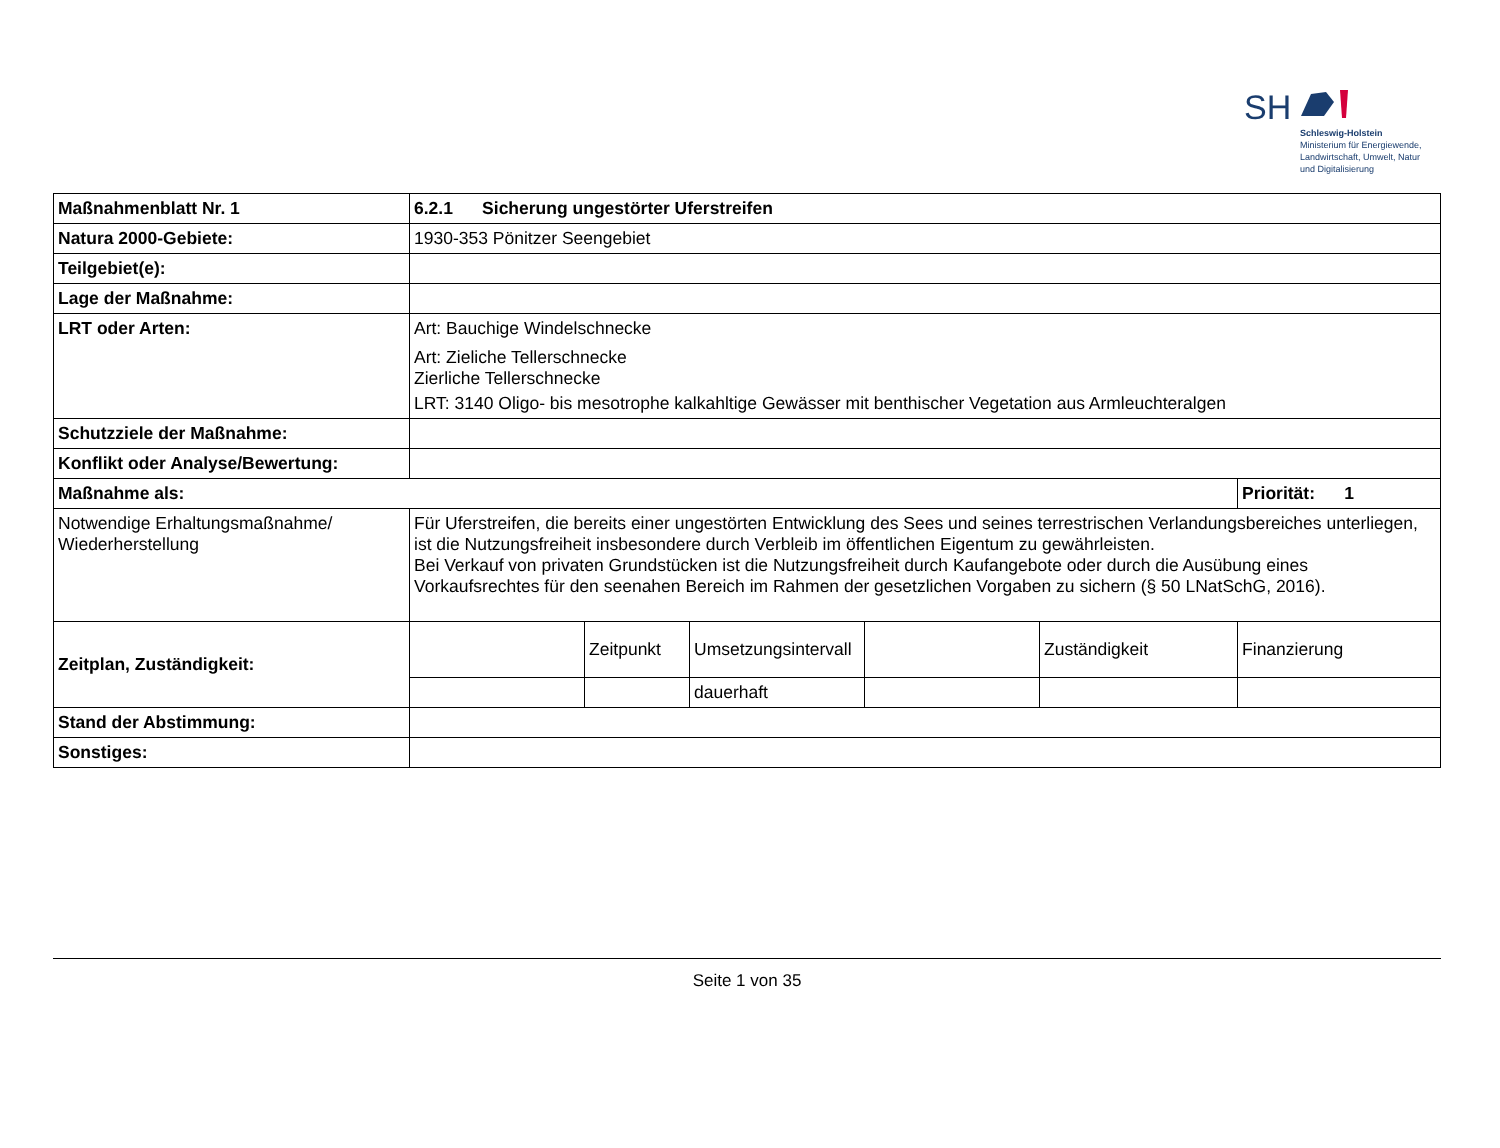SH
Schleswig-Holstein
Ministerium für Energiewende,
Landwirtschaft, Umwelt, Natur
und Digitalisierung
| Maßnahmenblatt Nr. 1 | 6.2.1 Sicherung ungestörter Uferstreifen | | | | | |
| Natura 2000-Gebiete: | 1930-353 Pönitzer Seengebiet | | | | | |
| Teilgebiet(e): | | | | | | |
| Lage der Maßnahme: | | | | | | |
| LRT oder Arten: | Art: Bauchige Windelschnecke Art: Zieliche Tellerschnecke Zierliche Tellerschnecke LRT: 3140 Oligo- bis mesotrophe kalkahltige Gewässer mit benthischer Vegetation aus Armleuchteralgen | | | | | |
| Schutzziele der Maßnahme: | | | | | | |
| Konflikt oder Analyse/Bewertung: | | | | | | |
| Maßnahme als: | | | | | | Priorität: 1 |
| Notwendige Erhaltungsmaßnahme/ Wiederherstellung | Für Uferstreifen, die bereits einer ungestörten Entwicklung des Sees und seines terrestrischen Verlandungsbereiches unterliegen, ist die Nutzungsfreiheit insbesondere durch Verbleib im öffentlichen Eigentum zu gewährleisten. Bei Verkauf von privaten Grundstücken ist die Nutzungsfreiheit durch Kaufangebote oder durch die Ausübung eines Vorkaufsrechtes für den seenahen Bereich im Rahmen der gesetzlichen Vorgaben zu sichern (§ 50 LNatSchG, 2016). | | | | | |
| Zeitplan, Zuständigkeit: | | Zeitpunkt | Umsetzungsintervall | | Zuständigkeit | Finanzierung |
| | | | dauerhaft | | | |
| Stand der Abstimmung: | | | | | | |
| Sonstiges: | | | | | | |
Seite 1 von 35